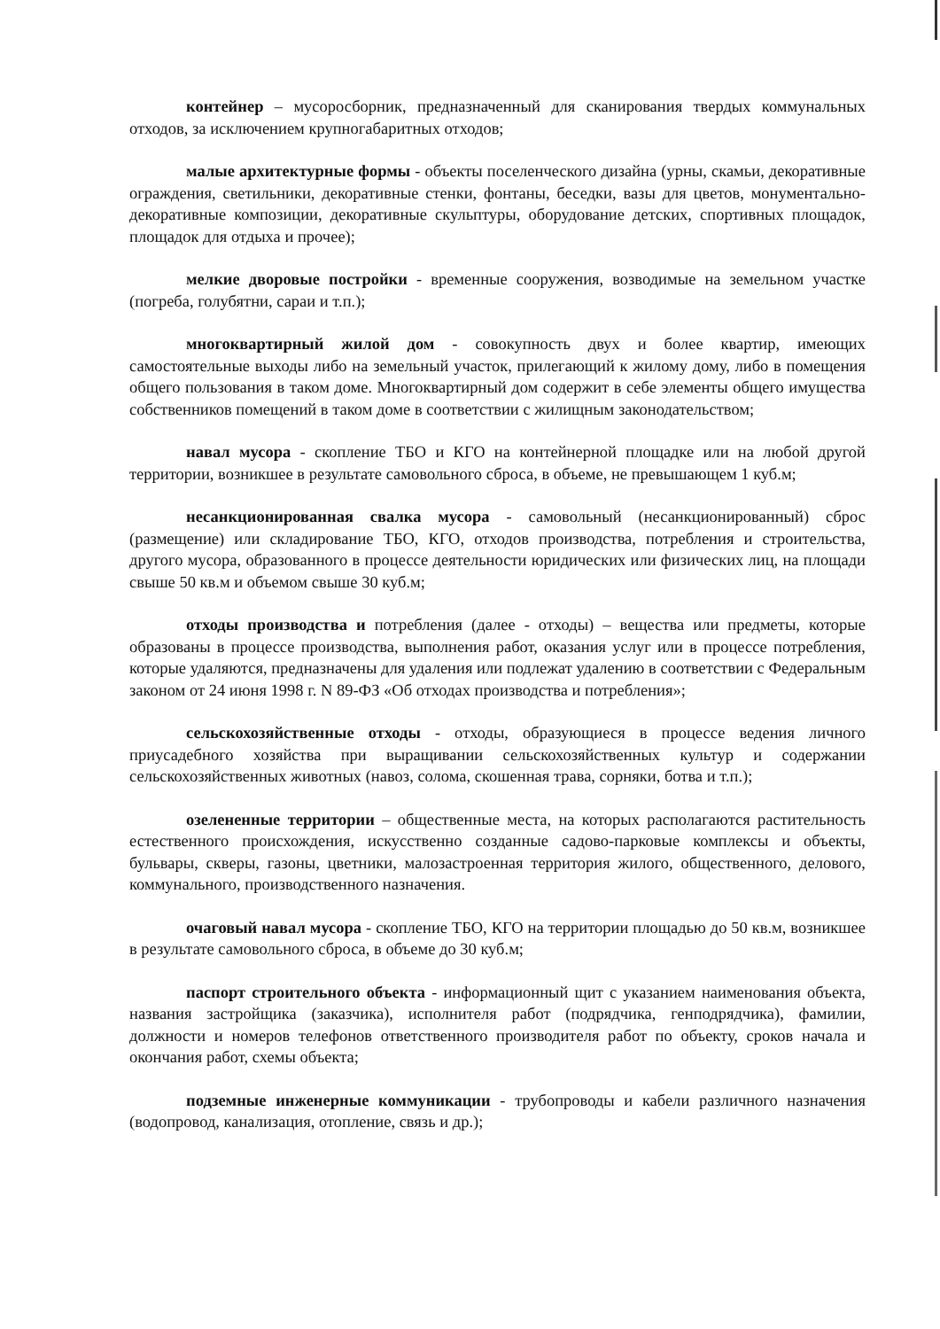контейнер – мусоросборник, предназначенный для сканирования твердых коммунальных отходов, за исключением крупногабаритных отходов;
малые архитектурные формы - объекты поселенческого дизайна (урны, скамьи, декоративные ограждения, светильники, декоративные стенки, фонтаны, беседки, вазы для цветов, монументально-декоративные композиции, декоративные скульптуры, оборудование детских, спортивных площадок, площадок для отдыха и прочее);
мелкие дворовые постройки - временные сооружения, возводимые на земельном участке (погреба, голубятни, сараи и т.п.);
многоквартирный жилой дом - совокупность двух и более квартир, имеющих самостоятельные выходы либо на земельный участок, прилегающий к жилому дому, либо в помещения общего пользования в таком доме. Многоквартирный дом содержит в себе элементы общего имущества собственников помещений в таком доме в соответствии с жилищным законодательством;
навал мусора - скопление ТБО и КГО на контейнерной площадке или на любой другой территории, возникшее в результате самовольного сброса, в объеме, не превышающем 1 куб.м;
несанкционированная свалка мусора - самовольный (несанкционированный) сброс (размещение) или складирование ТБО, КГО, отходов производства, потребления и строительства, другого мусора, образованного в процессе деятельности юридических или физических лиц, на площади свыше 50 кв.м и объемом свыше 30 куб.м;
отходы производства и потребления (далее - отходы) – вещества или предметы, которые образованы в процессе производства, выполнения работ, оказания услуг или в процессе потребления, которые удаляются, предназначены для удаления или подлежат удалению в соответствии с Федеральным законом от 24 июня 1998 г. N 89-ФЗ «Об отходах производства и потребления»;
сельскохозяйственные отходы - отходы, образующиеся в процессе ведения личного приусадебного хозяйства при выращивании сельскохозяйственных культур и содержании сельскохозяйственных животных (навоз, солома, скошенная трава, сорняки, ботва и т.п.);
озелененные территории – общественные места, на которых располагаются растительность естественного происхождения, искусственно созданные садово-парковые комплексы и объекты, бульвары, скверы, газоны, цветники, малозастроенная территория жилого, общественного, делового, коммунального, производственного назначения.
очаговый навал мусора - скопление ТБО, КГО на территории площадью до 50 кв.м, возникшее в результате самовольного сброса, в объеме до 30 куб.м;
паспорт строительного объекта - информационный щит с указанием наименования объекта, названия застройщика (заказчика), исполнителя работ (подрядчика, генподрядчика), фамилии, должности и номеров телефонов ответственного производителя работ по объекту, сроков начала и окончания работ, схемы объекта;
подземные инженерные коммуникации - трубопроводы и кабели различного назначения (водопровод, канализация, отопление, связь и др.);